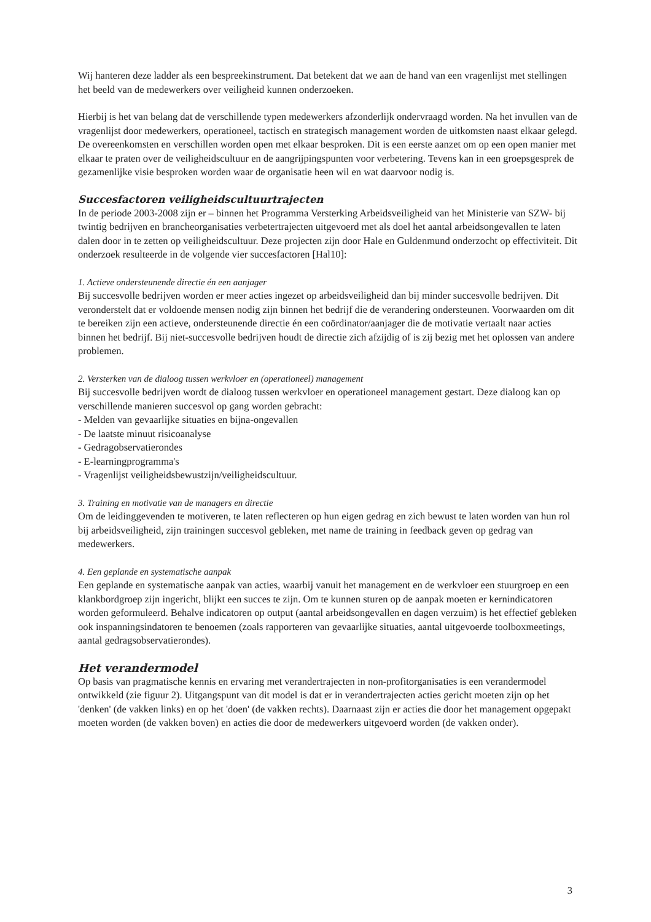Wij hanteren deze ladder als een bespreekinstrument. Dat betekent dat we aan de hand van een vragenlijst met stellingen het beeld van de medewerkers over veiligheid kunnen onderzoeken.
Hierbij is het van belang dat de verschillende typen medewerkers afzonderlijk ondervraagd worden. Na het invullen van de vragenlijst door medewerkers, operationeel, tactisch en strategisch management worden de uitkomsten naast elkaar gelegd. De overeenkomsten en verschillen worden open met elkaar besproken. Dit is een eerste aanzet om op een open manier met elkaar te praten over de veiligheidscultuur en de aangrijpingspunten voor verbetering. Tevens kan in een groepsgesprek de gezamenlijke visie besproken worden waar de organisatie heen wil en wat daarvoor nodig is.
Succesfactoren veiligheidscultuurtrajecten
In de periode 2003-2008 zijn er – binnen het Programma Versterking Arbeidsveiligheid van het Ministerie van SZW- bij twintig bedrijven en brancheorganisaties verbetertrajecten uitgevoerd met als doel het aantal arbeidsongevallen te laten dalen door in te zetten op veiligheidscultuur. Deze projecten zijn door Hale en Guldenmund onderzocht op effectiviteit. Dit onderzoek resulteerde in de volgende vier succesfactoren [Hal10]:
1. Actieve ondersteunende directie én een aanjager
Bij succesvolle bedrijven worden er meer acties ingezet op arbeidsveiligheid dan bij minder succesvolle bedrijven. Dit veronderstelt dat er voldoende mensen nodig zijn binnen het bedrijf die de verandering ondersteunen. Voorwaarden om dit te bereiken zijn een actieve, ondersteunende directie én een coördinator/aanjager die de motivatie vertaalt naar acties binnen het bedrijf. Bij niet-succesvolle bedrijven houdt de directie zich afzijdig of is zij bezig met het oplossen van andere problemen.
2. Versterken van de dialoog tussen werkvloer en (operationeel) management
Bij succesvolle bedrijven wordt de dialoog tussen werkvloer en operationeel management gestart. Deze dialoog kan op verschillende manieren succesvol op gang worden gebracht:
- Melden van gevaarlijke situaties en bijna-ongevallen
- De laatste minuut risicoanalyse
- Gedragobservatierondes
- E-learningprogramma's
- Vragenlijst veiligheidsbewustzijn/veiligheidscultuur.
3. Training en motivatie van de managers en directie
Om de leidinggevenden te motiveren, te laten reflecteren op hun eigen gedrag en zich bewust te laten worden van hun rol bij arbeidsveiligheid, zijn trainingen succesvol gebleken, met name de training in feedback geven op gedrag van medewerkers.
4. Een geplande en systematische aanpak
Een geplande en systematische aanpak van acties, waarbij vanuit het management en de werkvloer een stuurgroep en een klankbordgroep zijn ingericht, blijkt een succes te zijn. Om te kunnen sturen op de aanpak moeten er kernindicatoren worden geformuleerd. Behalve indicatoren op output (aantal arbeidsongevallen en dagen verzuim) is het effectief gebleken ook inspanningsindatoren te benoemen (zoals rapporteren van gevaarlijke situaties, aantal uitgevoerde toolboxmeetings, aantal gedragsobservatierondes).
Het verandermodel
Op basis van pragmatische kennis en ervaring met verandertrajecten in non-profitorganisaties is een verandermodel ontwikkeld (zie figuur 2). Uitgangspunt van dit model is dat er in verandertrajecten acties gericht moeten zijn op het 'denken' (de vakken links) en op het 'doen' (de vakken rechts). Daarnaast zijn er acties die door het management opgepakt moeten worden (de vakken boven) en acties die door de medewerkers uitgevoerd worden (de vakken onder).
3